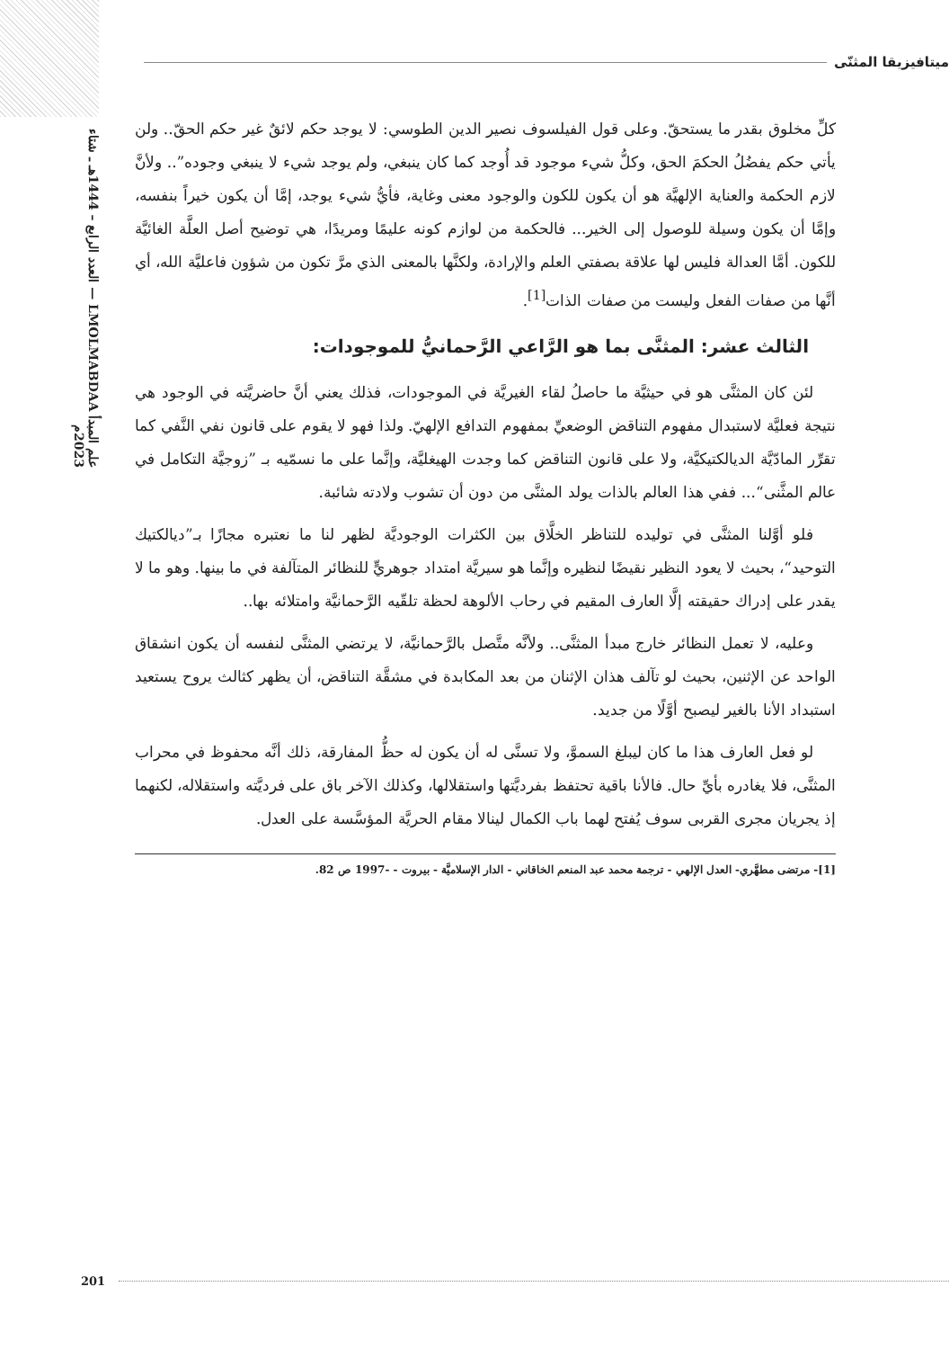علم المبدأ LMOLMABDAA — العدد الرابع – 1444هـ ـ شتاء 2023م
ميتافيزيقا المثنّى
كلِّ مخلوق بقدر ما يستحقّ. وعلى قول الفيلسوف نصير الدين الطوسي: لا يوجد حكم لائقٌ غير حكم الحقّ.. ولن يأتي حكم يفضُلُ الحكمَ الحق، وكلُّ شيء موجود قد أُوجد كما كان ينبغي، ولم يوجد شيء لا ينبغي وجوده”.. ولأنَّ لازم الحكمة والعناية الإلهيَّة هو أن يكون للكون والوجود معنى وغاية، فأيُّ شيء يوجد، إمَّا أن يكون خيراً بنفسه، وإمَّا أن يكون وسيلة للوصول إلى الخير... فالحكمة من لوازم كونه عليمًا ومريدًا، هي توضيح أصل العلَّة الغائيَّة للكون. أمَّا العدالة فليس لها علاقة بصفتي العلم والإرادة، ولكنَّها بالمعنى الذي مرَّ تكون من شؤون فاعليَّة الله، أي أنَّها من صفات الفعل وليست من صفات الذات<sup>[1]</sup>.
الثالث عشر: المثنَّى بما هو الرَّاعي الرَّحمانيُّ للموجودات:
لئن كان المثنَّى هو في حيثيَّة ما حاصلُ لقاء الغيريَّة في الموجودات، فذلك يعني أنَّ حاضريَّته في الوجود هي نتيجة فعليَّة لاستبدال مفهوم التناقض الوضعيِّ بمفهوم التدافع الإلهيّ. ولذا فهو لا يقوم على قانون نفي النَّفي كما تقرِّر المادّيَّة الديالكتيكيَّة، ولا على قانون التناقض كما وجدت الهيغليَّة، وإنَّما على ما نسمّيه بـ ”زوجيَّة التكامل في عالم المثَّنى“... ففي هذا العالم بالذات يولد المثنَّى من دون أن تشوب ولادته شائبة.
فلو أوَّلنا المثنَّى في توليده للتناظر الخلَّاق بين الكثرات الوجوديَّة لظهر لنا ما نعتبره مجازًا بـ”ديالكتيك التوحيد“، بحيث لا يعود النظير نقيضًا لنظيره وإنَّما هو سيريَّة امتداد جوهريٍّ للنظائر المتآلفة في ما بينها. وهو ما لا يقدر على إدراك حقيقته إلَّا العارف المقيم في رحاب الألوهة لحظة تلقّيه الرَّحمانيَّة وامتلائه بها..
وعليه، لا تعمل النظائر خارج مبدأ المثنَّى.. ولأنَّه متَّصل بالرَّحمانيَّة، لا يرتضي المثنَّى لنفسه أن يكون انشقاق الواحد عن الإثنين، بحيث لو تآلف هذان الإثنان من بعد المكابدة في مشقَّة التناقض، أن يظهر كثالث يروح يستعيد استبداد الأنا بالغير ليصبح أوَّلًا من جديد.
لو فعل العارف هذا ما كان ليبلغ السموَّ، ولا تسنَّى له أن يكون له حظُّ المفارقة، ذلك أنَّه محفوظ في محراب المثنَّى، فلا يغادره بأيِّ حال. فالأنا باقية تحتفظ بفرديَّتها واستقلالها، وكذلك الآخر باق على فرديَّته واستقلاله، لكنهما إذ يجريان مجرى القربى سوف يُفتح لهما باب الكمال لينالا مقام الحريَّة المؤسَّسة على العدل.
[1]- مرتضى مطهَّري- العدل الإلهي - ترجمة محمد عبد المنعم الخاقاني - الدار الإسلاميَّة - بيروت - -1997 ص 82.
201